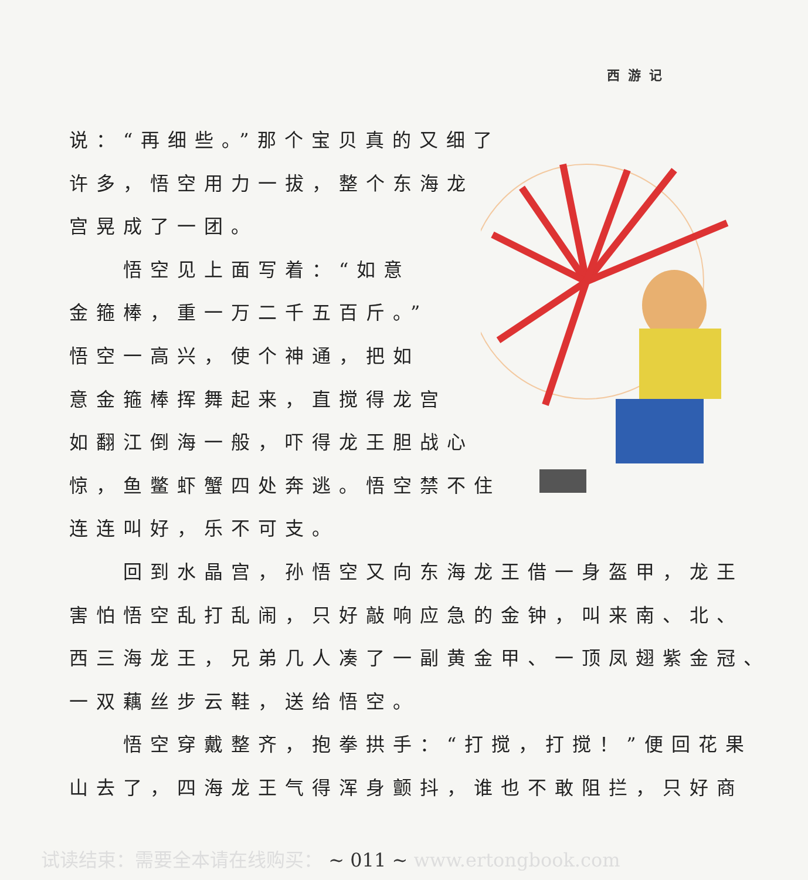西游记
说：“再细些。”那个宝贝真的又细了
许多，悟空用力一拔，整个东海龙
宫晃成了一团。
　　悟空见上面写着：“如意
金箍棒，重一万二千五百斤。”
悟空一高兴，使个神通，把如
意金箍棒挥舞起来，直搅得龙宫
如翻江倒海一般，吓得龙王胆战心
惊，鱼鳖虾蟹四处奔逃。悟空禁不住
连连叫好，乐不可支。
　　回到水晶宫，孙悟空又向东海龙王借一身盔甲，龙王
害怕悟空乱打乱闹，只好敲响应急的金钟，叫来南、北、
西三海龙王，兄弟几人凑了一副黄金甲、一顶凤翅紫金冠、
一双藕丝步云鞋，送给悟空。
　　悟空穿戴整齐，抱拳拱手：“打搅，打搅！”便回花果
山去了，四海龙王气得浑身颤抖，谁也不敢阻拦，只好商
试读结束：需要全本请在线购买： ~ 011 ~ www.ertongbook.com